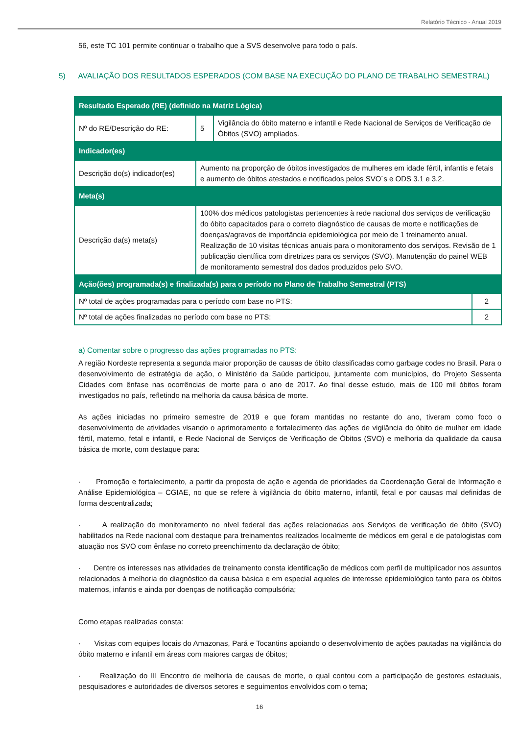Relatório Técnico - Anual 2019
56, este TC 101 permite continuar o trabalho que a SVS desenvolve para todo o país.
5) AVALIAÇÃO DOS RESULTADOS ESPERADOS (COM BASE NA EXECUÇÃO DO PLANO DE TRABALHO SEMESTRAL)
| Resultado Esperado (RE) (definido na Matriz Lógica) | | | |
| Nº do RE/Descrição do RE: | 5 | Vigilância do óbito materno e infantil e Rede Nacional de Serviços de Verificação de Óbitos (SVO) ampliados. | |
| Indicador(es) | | | |
| Descrição do(s) indicador(es) | Aumento na proporção de óbitos investigados de mulheres em idade fértil, infantis e fetais e aumento de óbitos atestados e notificados pelos SVO´s e ODS 3.1 e 3.2. | | |
| Meta(s) | | | |
| Descrição da(s) meta(s) | 100% dos médicos patologistas pertencentes à rede nacional dos serviços de verificação do óbito capacitados para o correto diagnóstico de causas de morte e notificações de doenças/agravos de importância epidemiológica por meio de 1 treinamento anual. Realização de 10 visitas técnicas anuais para o monitoramento dos serviços. Revisão de 1 publicação científica com diretrizes para os serviços (SVO). Manutenção do painel WEB de monitoramento semestral dos dados produzidos pelo SVO. | | |
| Ação(ões) programada(s) e finalizada(s) para o período no Plano de Trabalho Semestral (PTS) | | | |
| Nº total de ações programadas para o período com base no PTS: | | | 2 |
| Nº total de ações finalizadas no período com base no PTS: | | | 2 |
a) Comentar sobre o progresso das ações programadas no PTS:
A região Nordeste representa a segunda maior proporção de causas de óbito classificadas como garbage codes no Brasil. Para o desenvolvimento de estratégia de ação, o Ministério da Saúde participou, juntamente com municípios, do Projeto Sessenta Cidades com ênfase nas ocorrências de morte para o ano de 2017. Ao final desse estudo, mais de 100 mil óbitos foram investigados no país, refletindo na melhoria da causa básica de morte.
As ações iniciadas no primeiro semestre de 2019 e que foram mantidas no restante do ano, tiveram como foco o desenvolvimento de atividades visando o aprimoramento e fortalecimento das ações de vigilância do óbito de mulher em idade fértil, materno, fetal e infantil, e Rede Nacional de Serviços de Verificação de Óbitos (SVO) e melhoria da qualidade da causa básica de morte, com destaque para:
· Promoção e fortalecimento, a partir da proposta de ação e agenda de prioridades da Coordenação Geral de Informação e Análise Epidemiológica – CGIAE, no que se refere à vigilância do óbito materno, infantil, fetal e por causas mal definidas de forma descentralizada;
· A realização do monitoramento no nível federal das ações relacionadas aos Serviços de verificação de óbito (SVO) habilitados na Rede nacional com destaque para treinamentos realizados localmente de médicos em geral e de patologistas com atuação nos SVO com ênfase no correto preenchimento da declaração de óbito;
· Dentre os interesses nas atividades de treinamento consta identificação de médicos com perfil de multiplicador nos assuntos relacionados à melhoria do diagnóstico da causa básica e em especial aqueles de interesse epidemiológico tanto para os óbitos maternos, infantis e ainda por doenças de notificação compulsória;
Como etapas realizadas consta:
· Visitas com equipes locais do Amazonas, Pará e Tocantins apoiando o desenvolvimento de ações pautadas na vigilância do óbito materno e infantil em áreas com maiores cargas de óbitos;
· Realização do III Encontro de melhoria de causas de morte, o qual contou com a participação de gestores estaduais, pesquisadores e autoridades de diversos setores e seguimentos envolvidos com o tema;
16